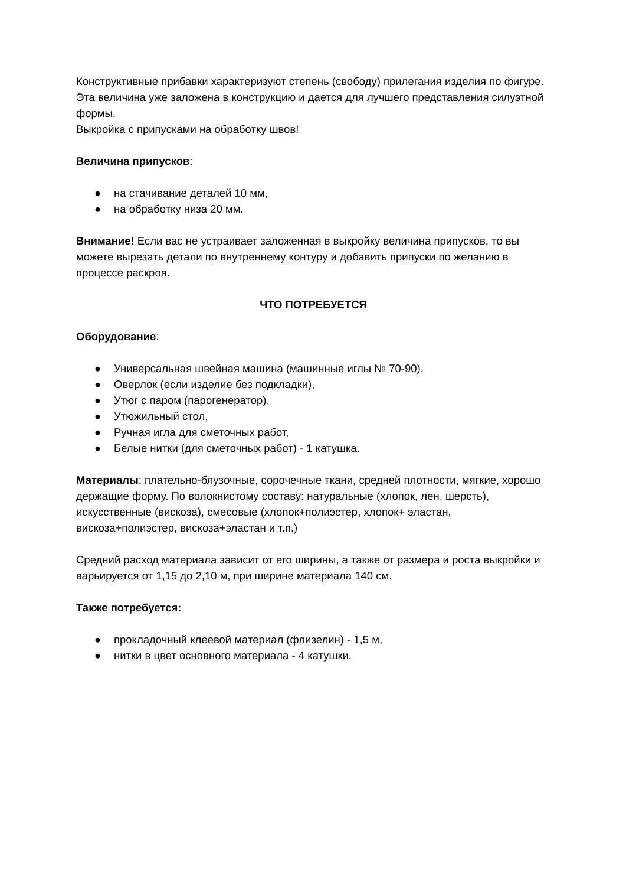Конструктивные прибавки характеризуют степень (свободу) прилегания изделия по фигуре. Эта величина уже заложена в конструкцию и дается для лучшего представления силуэтной формы.
Выкройка с припусками на обработку швов!
Величина припусков:
● на стачивание деталей 10 мм,
● на обработку низа 20 мм.
Внимание! Если вас не устраивает заложенная в выкройку величина припусков, то вы можете вырезать детали по внутреннему контуру и добавить припуски по желанию в процессе раскроя.
ЧТО ПОТРЕБУЕТСЯ
Оборудование:
● Универсальная швейная машина (машинные иглы № 70-90),
● Оверлок (если изделие без подкладки),
● Утюг с паром (парогенератор),
● Утюжильный стол,
● Ручная игла для сметочных работ,
● Белые нитки (для сметочных работ) - 1 катушка.
Материалы: плательно-блузочные, сорочечные ткани, средней плотности, мягкие, хорошо держащие форму. По волокнистому составу: натуральные (хлопок, лен, шерсть), искусственные (вискоза), смесовые (хлопок+полиэстер, хлопок+ эластан, вискоза+полиэстер, вискоза+эластан и т.п.)
Средний расход материала зависит от его ширины, а также от размера и роста выкройки и варьируется от 1,15 до 2,10 м, при ширине материала 140 см.
Также потребуется:
● прокладочный клеевой материал (флизелин) - 1,5 м,
● нитки в цвет основного материала - 4 катушки.